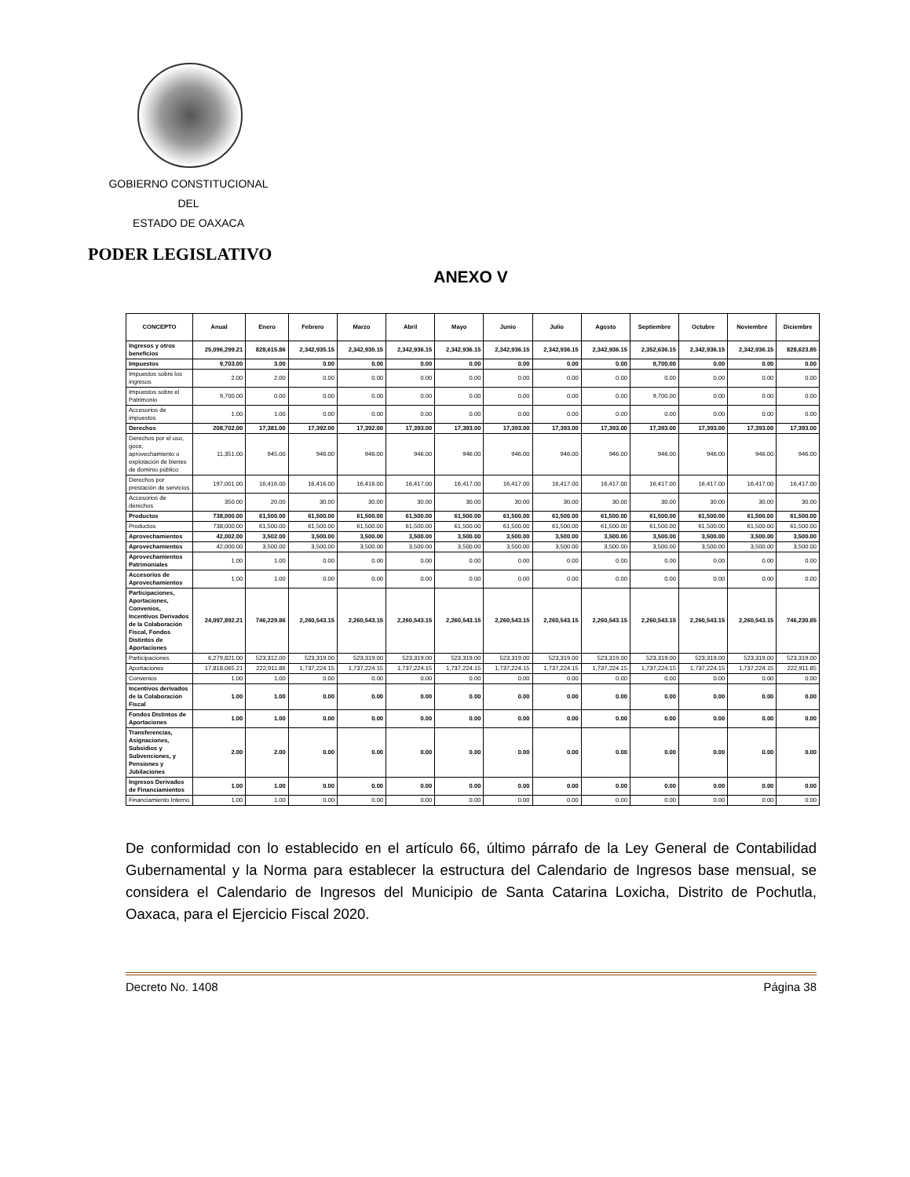GOBIERNO CONSTITUCIONAL
DEL
ESTADO DE OAXACA
PODER LEGISLATIVO
ANEXO V
| CONCEPTO | Anual | Enero | Febrero | Marzo | Abril | Mayo | Junio | Julio | Agosto | Septiembre | Octubre | Noviembre | Diciembre |
| --- | --- | --- | --- | --- | --- | --- | --- | --- | --- | --- | --- | --- | --- |
| Ingresos y otros beneficios | 25,096,299.21 | 828,615.86 | 2,342,935.15 | 2,342,935.15 | 2,342,936.15 | 2,342,936.15 | 2,342,936.15 | 2,342,936.15 | 2,342,936.15 | 2,352,636.15 | 2,342,936.15 | 2,342,936.15 | 828,623.85 |
| Impuestos | 9,703.00 | 3.00 | 0.00 | 0.00 | 0.00 | 0.00 | 0.00 | 0.00 | 0.00 | 9,700.00 | 0.00 | 0.00 | 0.00 |
| Impuestos sobre los ingresos | 2.00 | 2.00 | 0.00 | 0.00 | 0.00 | 0.00 | 0.00 | 0.00 | 0.00 | 0.00 | 0.00 | 0.00 | 0.00 |
| Impuestos sobre el Patrimonio | 9,700.00 | 0.00 | 0.00 | 0.00 | 0.00 | 0.00 | 0.00 | 0.00 | 0.00 | 9,700.00 | 0.00 | 0.00 | 0.00 |
| Accesorios de impuestos | 1.00 | 1.00 | 0.00 | 0.00 | 0.00 | 0.00 | 0.00 | 0.00 | 0.00 | 0.00 | 0.00 | 0.00 | 0.00 |
| Derechos | 208,702.00 | 17,381.00 | 17,392.00 | 17,392.00 | 17,393.00 | 17,393.00 | 17,393.00 | 17,393.00 | 17,393.00 | 17,393.00 | 17,393.00 | 17,393.00 | 17,393.00 |
| Derechos por el uso, goce, aprovechamiento o explotación de bienes de dominio público | 11,351.00 | 945.00 | 946.00 | 946.00 | 946.00 | 946.00 | 946.00 | 946.00 | 946.00 | 946.00 | 946.00 | 946.00 | 946.00 |
| Derechos por prestación de servicios | 197,001.00 | 16,416.00 | 16,416.00 | 16,416.00 | 16,417.00 | 16,417.00 | 16,417.00 | 16,417.00 | 16,417.00 | 16,417.00 | 16,417.00 | 16,417.00 | 16,417.00 |
| Accesorios de derechos | 350.00 | 20.00 | 30.00 | 30.00 | 30.00 | 30.00 | 30.00 | 30.00 | 30.00 | 30.00 | 30.00 | 30.00 | 30.00 |
| Productos | 738,000.00 | 61,500.00 | 61,500.00 | 61,500.00 | 61,500.00 | 61,500.00 | 61,500.00 | 61,500.00 | 61,500.00 | 61,500.00 | 61,500.00 | 61,500.00 | 61,500.00 |
| Productos | 738,000.00 | 61,500.00 | 61,500.00 | 61,500.00 | 61,500.00 | 61,500.00 | 61,500.00 | 61,500.00 | 61,500.00 | 61,500.00 | 61,500.00 | 61,500.00 | 61,500.00 |
| Aprovechamientos | 42,002.00 | 3,502.00 | 3,500.00 | 3,500.00 | 3,500.00 | 3,500.00 | 3,500.00 | 3,500.00 | 3,500.00 | 3,500.00 | 3,500.00 | 3,500.00 | 3,500.00 |
| Aprovechamientos | 42,000.00 | 3,500.00 | 3,500.00 | 3,500.00 | 3,500.00 | 3,500.00 | 3,500.00 | 3,500.00 | 3,500.00 | 3,500.00 | 3,500.00 | 3,500.00 | 3,500.00 |
| Aprovechamientos Patrimoniales | 1.00 | 1.00 | 0.00 | 0.00 | 0.00 | 0.00 | 0.00 | 0.00 | 0.00 | 0.00 | 0.00 | 0.00 | 0.00 |
| Accesorios de Aprovechamientos | 1.00 | 1.00 | 0.00 | 0.00 | 0.00 | 0.00 | 0.00 | 0.00 | 0.00 | 0.00 | 0.00 | 0.00 | 0.00 |
| Participaciones, Aportaciones, Convenios, Incentivos Derivados de la Colaboración Fiscal, Fondos Distintos de Aportaciones | 24,097,892.21 | 746,229.86 | 2,260,543.15 | 2,260,543.15 | 2,260,543.15 | 2,260,543.15 | 2,260,543.15 | 2,260,543.15 | 2,260,543.15 | 2,260,543.15 | 2,260,543.15 | 2,260,543.15 | 746,230.85 |
| Participaciones | 6,279,821.00 | 523,312.00 | 523,319.00 | 523,319.00 | 523,319.00 | 523,319.00 | 523,319.00 | 523,319.00 | 523,319.00 | 523,319.00 | 523,319.00 | 523,319.00 | 523,319.00 |
| Aportaciones | 17,818,065.21 | 222,911.86 | 1,737,224.15 | 1,737,224.15 | 1,737,224.15 | 1,737,224.15 | 1,737,224.15 | 1,737,224.15 | 1,737,224.15 | 1,737,224.15 | 1,737,224.15 | 1,737,224.15 | 222,911.85 |
| Convenios | 1.00 | 1.00 | 0.00 | 0.00 | 0.00 | 0.00 | 0.00 | 0.00 | 0.00 | 0.00 | 0.00 | 0.00 | 0.00 |
| Incentivos derivados de la Colaboración Fiscal | 1.00 | 1.00 | 0.00 | 0.00 | 0.00 | 0.00 | 0.00 | 0.00 | 0.00 | 0.00 | 0.00 | 0.00 | 0.00 |
| Fondos Distintos de Aportaciones | 1.00 | 1.00 | 0.00 | 0.00 | 0.00 | 0.00 | 0.00 | 0.00 | 0.00 | 0.00 | 0.00 | 0.00 | 0.00 |
| Transferencias, Asignaciones, Subsidios y Subvenciones, y Pensiones y Jubilaciones | 2.00 | 2.00 | 0.00 | 0.00 | 0.00 | 0.00 | 0.00 | 0.00 | 0.00 | 0.00 | 0.00 | 0.00 | 0.00 |
| Ingresos Derivados de Financiamientos | 1.00 | 1.00 | 0.00 | 0.00 | 0.00 | 0.00 | 0.00 | 0.00 | 0.00 | 0.00 | 0.00 | 0.00 | 0.00 |
| Financiamiento Interno | 1.00 | 1.00 | 0.00 | 0.00 | 0.00 | 0.00 | 0.00 | 0.00 | 0.00 | 0.00 | 0.00 | 0.00 | 0.00 |
De conformidad con lo establecido en el artículo 66, último párrafo de la Ley General de Contabilidad Gubernamental y la Norma para establecer la estructura del Calendario de Ingresos base mensual, se considera el Calendario de Ingresos del Municipio de Santa Catarina Loxicha, Distrito de Pochutla, Oaxaca, para el Ejercicio Fiscal 2020.
Decreto No. 1408 Página 38